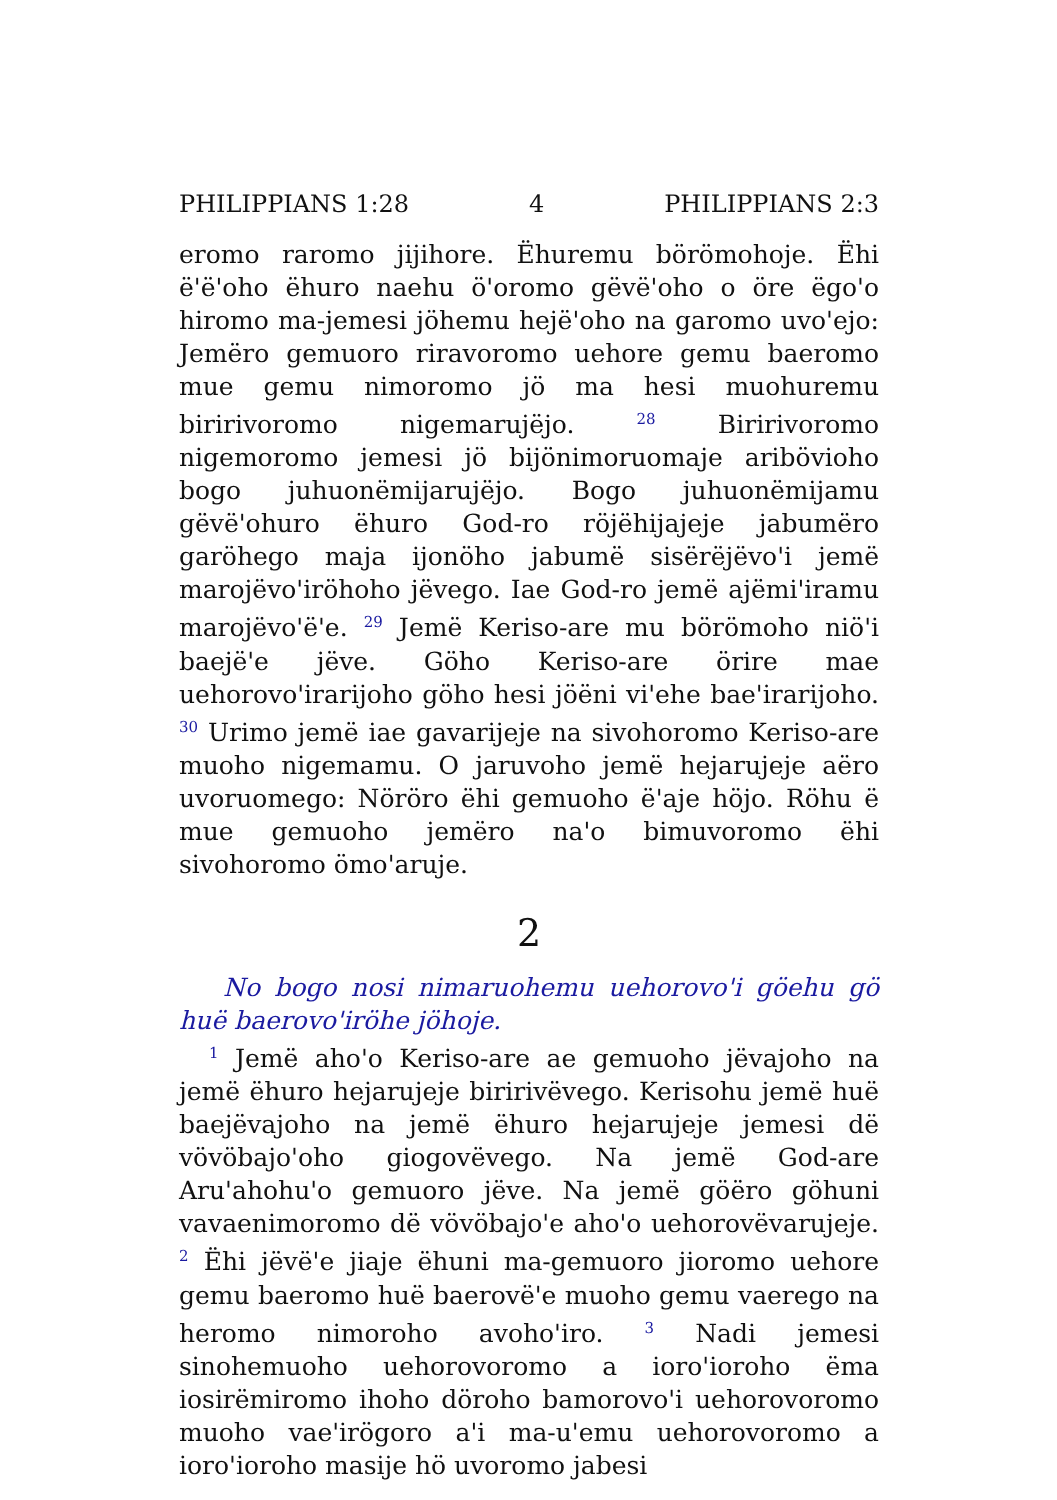PHILIPPIANS 1:28 4 PHILIPPIANS 2:3
eromo raromo jijihore. Ëhuremu börömohoje. Ëhi ëꞌëꞌoho ëhuro naehu öꞌoromo gëvëꞌoho o öre ëgoꞌo hiromo ma-jemesi jöhemu hejëꞌoho na garomo uvoꞌejo: Jemëro gemuoro riravoromo uehore gemu baeromo mue gemu nimoromo jö ma hesi muohuremu biririvoromo nigemarujëjo. <sup>28</sup> Biririvoromo nigemoromo jemesi jö bijönimoruomaje aribövioho bogo juhuonëmijarujëjo. Bogo juhuonëmijamu gëvëꞌohuro ëhuro God-ro röjëhijajeje jabumëro garöhego maja ijonöho jabumë sisërëjëvoꞌi jemë marojëvoꞌiröhoho jëvego. Iae God-ro jemë ajëmiꞌiramu marojëvoꞌëꞌe. <sup>29</sup> Jemë Keriso-are mu börömoho niöꞌi baejëꞌe jëve. Göho Keriso-are örire mae uehorovoꞌirarijoho göho hesi jöëni viꞌehe baeꞌirarijoho. <sup>30</sup> Urimo jemë iae gavarijeje na sivohoromo Keriso-are muoho nigemamu. O jaruvoho jemë hejarujeje aëro uvoruomego: Nöröro ëhi gemuoho ëꞌaje höjo. Röhu ë mue gemuoho jemëro naꞌo bimuvoromo ëhi sivohoromo ömoꞌaruje.
2
No bogo nosi nimaruohemu uehorovoꞌi göehu gö huë baerovoꞌiröhe jöhoje.
<sup>1</sup> Jemë ahoꞌo Keriso-are ae gemuoho jëvajoho na jemë ëhuro hejarujeje biririvëvego. Kerisohu jemë huë baejëvajoho na jemë ëhuro hejarujeje jemesi dë vövöbajoꞌoho giogovëvego. Na jemë God-are Aruꞌahohuꞌo gemuoro jëve. Na jemë göëro göhuni vavaenimoromo dë vövöbajoꞌe ahoꞌo uehorovëvarujeje. <sup>2</sup> Ëhi jëvëꞌe jiaje ëhuni ma-gemuoro jioromo uehore gemu baeromo huë baerovëꞌe muoho gemu vaerego na heromo nimoroho avohoꞌiro. <sup>3</sup> Nadi jemesi sinohemuoho uehorovoromo a ioroꞌioroho ëma iosirëmiromo ihoho döroho bamorovoꞌi uehorovoromo muoho vaeꞌirögoro aꞌi ma-uꞌemu uehorovoromo a ioroꞌioroho masije hö uvoromo jabesi